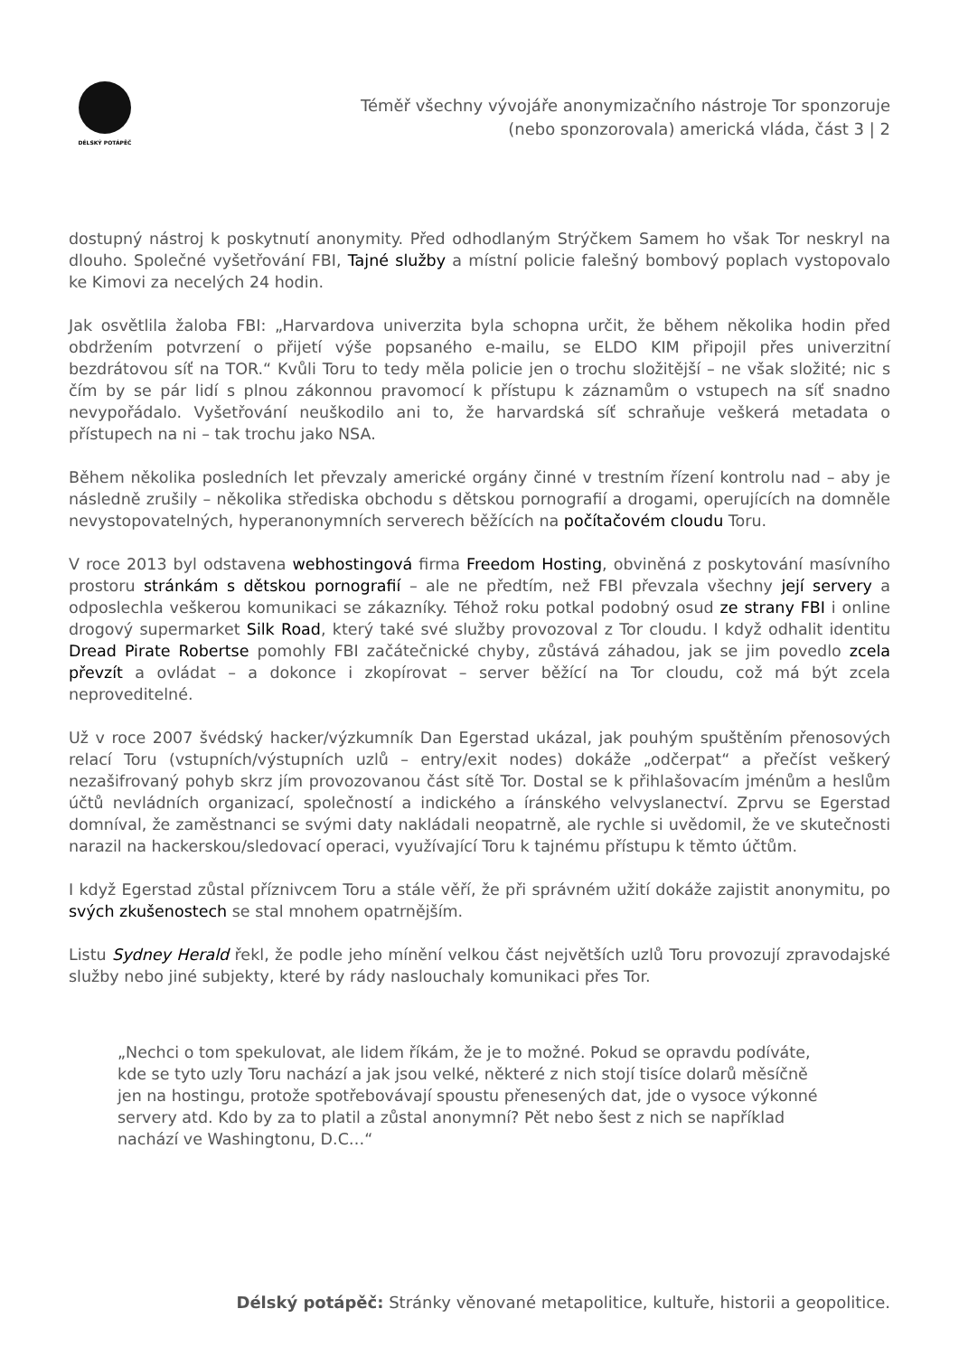DÉLSKÝ POTÁPĚČ
Téměř všechny vývojáře anonymizačního nástroje Tor sponzoruje
(nebo sponzorovala) americká vláda, část 3 | 2
dostupný nástroj k poskytnutí anonymity. Před odhodlaným Strýčkem Samem ho však Tor neskryl na dlouho. Společné vyšetřování FBI, Tajné služby a místní policie falešný bombový poplach vystopovalo ke Kimovi za necelých 24 hodin.
Jak osvětlila žaloba FBI: „Harvardova univerzita byla schopna určit, že během několika hodin před obdržením potvrzení o přijetí výše popsaného e-mailu, se ELDO KIM připojil přes univerzitní bezdrátovou síť na TOR.“ Kvůli Toru to tedy měla policie jen o trochu složitější – ne však složité; nic s čím by se pár lidí s plnou zákonnou pravomocí k přístupu k záznamům o vstupech na síť snadno nevypořádalo. Vyšetřování neuškodilo ani to, že harvardská síť schraňuje veškerá metadata o přístupech na ni – tak trochu jako NSA.
Během několika posledních let převzaly americké orgány činné v trestním řízení kontrolu nad – aby je následně zrušily – několika střediska obchodu s dětskou pornografií a drogami, operujících na domněle nevystopovatelných, hyperanonymních serverech běžících na počítačovém cloudu Toru.
V roce 2013 byl odstavena webhostingová firma Freedom Hosting, obviněná z poskytování masívního prostoru stránkám s dětskou pornografií – ale ne předtím, než FBI převzala všechny její servery a odposlechla veškerou komunikaci se zákazníky. Téhož roku potkal podobný osud ze strany FBI i online drogový supermarket Silk Road, který také své služby provozoval z Tor cloudu. I když odhalit identitu Dread Pirate Robertse pomohly FBI začátečnické chyby, zůstává záhadou, jak se jim povedlo zcela převzít a ovládat – a dokonce i zkopírovat – server běžící na Tor cloudu, což má být zcela neproveditelné.
Už v roce 2007 švédský hacker/výzkumník Dan Egerstad ukázal, jak pouhým spuštěním přenosových relací Toru (vstupních/výstupních uzlů – entry/exit nodes) dokáže „odčerpat“ a přečíst veškerý nezašifrovaný pohyb skrz jím provozovanou část sítě Tor. Dostal se k přihlašovacím jménům a heslům účtů nevládních organizací, společností a indického a íránského velvyslanectví. Zprvu se Egerstad domníval, že zaměstnanci se svými daty nakládali neopatrně, ale rychle si uvědomil, že ve skutečnosti narazil na hackerskou/sledovací operaci, využívající Toru k tajnému přístupu k těmto účtům.
I když Egerstad zůstal příznivcem Toru a stále věří, že při správném užití dokáže zajistit anonymitu, po svých zkušenostech se stal mnohem opatrnějším.
Listu Sydney Herald řekl, že podle jeho mínění velkou část největších uzlů Toru provozují zpravodajské služby nebo jiné subjekty, které by rády naslouchaly komunikaci přes Tor.
„Nechci o tom spekulovat, ale lidem říkám, že je to možné. Pokud se opravdu podíváte, kde se tyto uzly Toru nachází a jak jsou velké, některé z nich stojí tisíce dolarů měsíčně jen na hostingu, protože spotřebovávají spoustu přenesených dat, jde o vysoce výkonné servery atd. Kdo by za to platil a zůstal anonymní? Pět nebo šest z nich se například nachází ve Washingtonu, D.C…“
Délský potápěč: Stránky věnované metapolitice, kultuře, historii a geopolitice.